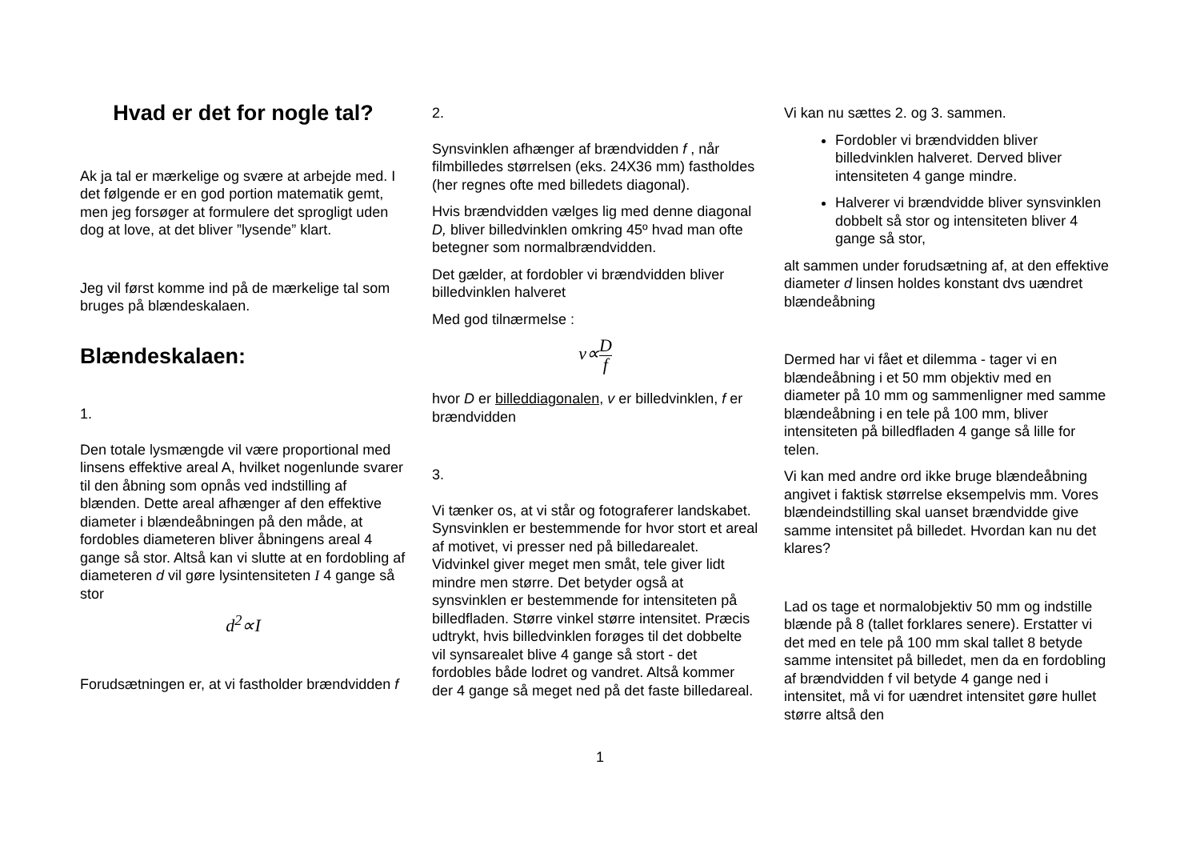Hvad er det for nogle tal?
Ak ja tal er mærkelige og svære at arbejde med. I det følgende er en god portion matematik gemt, men jeg forsøger at formulere det sprogligt uden dog at love, at det bliver ”lysende” klart.
Jeg vil først komme ind på de mærkelige tal som bruges på blændeskalaen.
Blændeskalaen:
1.
Den totale lysmængde vil være proportional med linsens effektive areal A, hvilket nogenlunde svarer til den åbning som opnås ved indstilling af blænden. Dette areal afhænger af den effektive diameter i blændeåbningen på den måde, at fordobles diameteren bliver åbningens areal 4 gange så stor. Altså kan vi slutte at en fordobling af diameteren d vil gøre lysintensiteten I 4 gange så stor
d<sup>2</sup>∝I
Forudsætningen er, at vi fastholder brændvidden f
2.
Synsvinklen afhænger af brændvidden f , når filmbilledes størrelsen (eks. 24X36 mm) fastholdes (her regnes ofte med billedets diagonal).
Hvis brændvidden vælges lig med denne diagonal D, bliver billedvinklen omkring 45º hvad man ofte betegner som normalbrændvidden.
Det gælder, at fordobler vi brændvidden bliver billedvinklen halveret
Med god tilnærmelse :
v∝D f
hvor D er billeddiagonalen, v er billedvinklen, f er brændvidden
3.
Vi tænker os, at vi står og fotograferer landskabet. Synsvinklen er bestemmende for hvor stort et areal af motivet, vi presser ned på billedarealet. Vidvinkel giver meget men småt, tele giver lidt mindre men større. Det betyder også at synsvinklen er bestemmende for intensiteten på billedfladen. Større vinkel større intensitet. Præcis udtrykt, hvis billedvinklen forøges til det dobbelte vil synsarealet blive 4 gange så stort - det fordobles både lodret og vandret. Altså kommer der 4 gange så meget ned på det faste billedareal.
Vi kan nu sættes 2. og 3. sammen.
Fordobler vi brændvidden bliver billedvinklen halveret. Derved bliver intensiteten 4 gange mindre.
Halverer vi brændvidde bliver synsvinklen dobbelt så stor og intensiteten bliver 4 gange så stor,
alt sammen under forudsætning af, at den effektive diameter d linsen holdes konstant dvs uændret blændeåbning
Dermed har vi fået et dilemma - tager vi en blændeåbning i et 50 mm objektiv med en diameter på 10 mm og sammenligner med samme blændeåbning i en tele på 100 mm, bliver intensiteten på billedfladen 4 gange så lille for telen.
Vi kan med andre ord ikke bruge blændeåbning angivet i faktisk størrelse eksempelvis mm. Vores blændeindstilling skal uanset brændvidde give samme intensitet på billedet. Hvordan kan nu det klares?
Lad os tage et normalobjektiv 50 mm og indstille blænde på 8 (tallet forklares senere). Erstatter vi det med en tele på 100 mm skal tallet 8 betyde samme intensitet på billedet, men da en fordobling af brændvidden f vil betyde 4 gange ned i intensitet, må vi for uændret intensitet gøre hullet større altså den
1